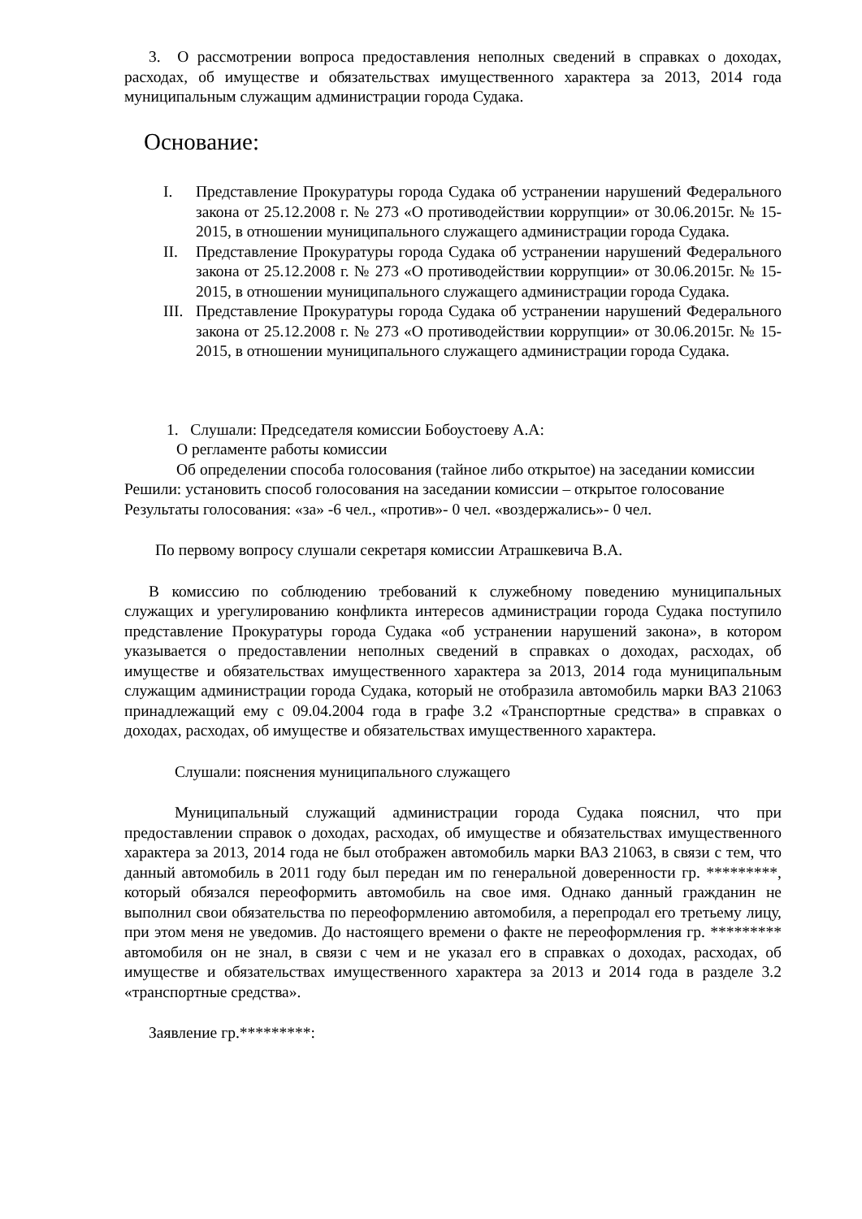3. О рассмотрении вопроса предоставления неполных сведений в справках о доходах, расходах, об имуществе и обязательствах имущественного характера за 2013, 2014 года муниципальным служащим администрации города Судака.
Основание:
I. Представление Прокуратуры города Судака об устранении нарушений Федерального закона от 25.12.2008 г. № 273 «О противодействии коррупции» от 30.06.2015г. № 15-2015, в отношении муниципального служащего администрации города Судака.
II. Представление Прокуратуры города Судака об устранении нарушений Федерального закона от 25.12.2008 г. № 273 «О противодействии коррупции» от 30.06.2015г. № 15-2015, в отношении муниципального служащего администрации города Судака.
III. Представление Прокуратуры города Судака об устранении нарушений Федерального закона от 25.12.2008 г. № 273 «О противодействии коррупции» от 30.06.2015г. № 15-2015, в отношении муниципального служащего администрации города Судака.
1. Слушали: Председателя комиссии Бобоустоеву А.А:
О регламенте работы комиссии
Об определении способа голосования (тайное либо открытое) на заседании комиссии
Решили: установить способ голосования на заседании комиссии – открытое голосование
Результаты голосования: «за» -6 чел., «против»- 0 чел. «воздержались»- 0 чел.
По первому вопросу слушали секретаря комиссии Атрашкевича В.А.
В комиссию по соблюдению требований к служебному поведению муниципальных служащих и урегулированию конфликта интересов администрации города Судака поступило представление Прокуратуры города Судака «об устранении нарушений закона», в котором указывается о предоставлении неполных сведений в справках о доходах, расходах, об имуществе и обязательствах имущественного характера за 2013, 2014 года муниципальным служащим администрации города Судака, который не отобразила автомобиль марки ВАЗ 21063 принадлежащий ему с 09.04.2004 года в графе 3.2 «Транспортные средства» в справках о доходах, расходах, об имуществе и обязательствах имущественного характера.
Слушали: пояснения муниципального служащего
Муниципальный служащий администрации города Судака пояснил, что при предоставлении справок о доходах, расходах, об имуществе и обязательствах имущественного характера за 2013, 2014 года не был отображен автомобиль марки ВАЗ 21063, в связи с тем, что данный автомобиль в 2011 году был передан им по генеральной доверенности гр. *********, который обязался переоформить автомобиль на свое имя. Однако данный гражданин не выполнил свои обязательства по переоформлению автомобиля, а перепродал его третьему лицу, при этом меня не уведомив. До настоящего времени о факте не переоформления гр. ********* автомобиля он не знал, в связи с чем и не указал его в справках о доходах, расходах, об имуществе и обязательствах имущественного характера за 2013 и 2014 года в разделе 3.2 «транспортные средства».
Заявление гр.*********: